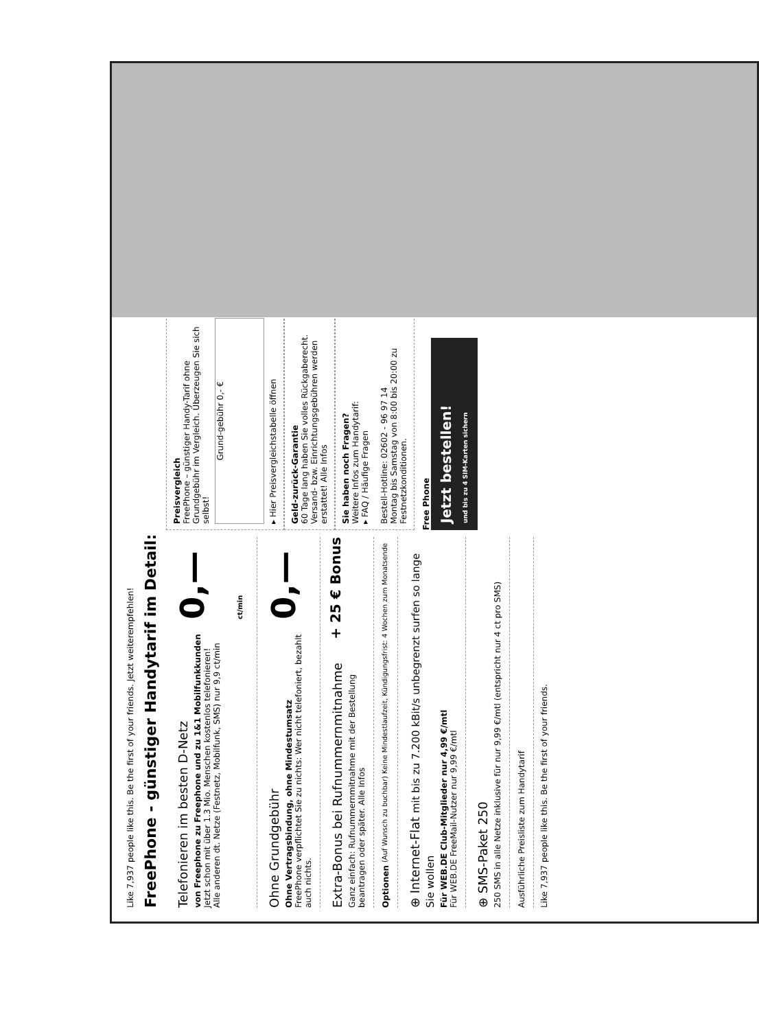Like 7,937 people like this. Be the first of your friends. Jetzt weiterempfehlen!
FreePhone - günstiger Handytarif im Detail:
Telefonieren im besten D-Netz
von Freephone zu Freephone und zu 1&1 Mobilfunkkunden
Jetzt schon mit über 1.3 Mio. Menschen kostenlos telefonieren!
Alle anderen dt. Netze (Festnetz, Mobilfunk, SMS) nur 9,9 ct/min
0,— ct/min
Ohne Grundgebühr
Ohne Vertragsbindung, ohne Mindestumsatz
FreePhone verpflichtet Sie zu nichts: Wer nicht telefoniert, bezahlt auch nichts.
0,—
Extra-Bonus bei Rufnummernmitnahme
Ganz einfach: Rufnummernmitnahme mit der Bestellung beantragen oder später. Alle Infos
+ 25 € Bonus
Optionen (Auf Wunsch zu buchbar) Keine Mindestlaufzeit, Kündigungsfrist: 4 Wochen zum Monatsende
⊕ Internet-Flat mit bis zu 7.200 kBit/s unbegrenzt surfen so lange Sie wollen
Für WEB.DE Club-Mitglieder nur 4,99 €/mtl
Für WEB.DE FreeMail-Nutzer nur 9,99 €/mtl
⊕ SMS-Paket 250
250 SMS in alle Netze inklusive für nur 9,99 €/mtl (entspricht nur 4 ct pro SMS)
Ausführliche Preisliste zum Handytarif
Preisvergleich
FreePhone – günstiger Handy-Tarif ohne Grundgebühr im Vergleich. Überzeugen Sie sich selbst!
Grund-gebühr 0,- €
▸ Hier Preisvergleichstabelle öffnen
Geld-zurück-Garantie
60 Tage lang haben Sie volles Rückgaberecht. Versand- bzw. Einrichtungsgebühren werden erstattet! Alle Infos
Sie haben noch Fragen?
Weitere Infos zum Handytarif:
▸ FAQ / Häufige Fragen
Bestell-Hotline: 02602 - 96 97 14
Montag bis Samstag von 8:00 bis 20:00 zu Festnetzkonditionen.
Free Phone
Jetzt bestellen!
und bis zu 4 SIM-Karten sichern
Like 7,937 people like this. Be the first of your friends.